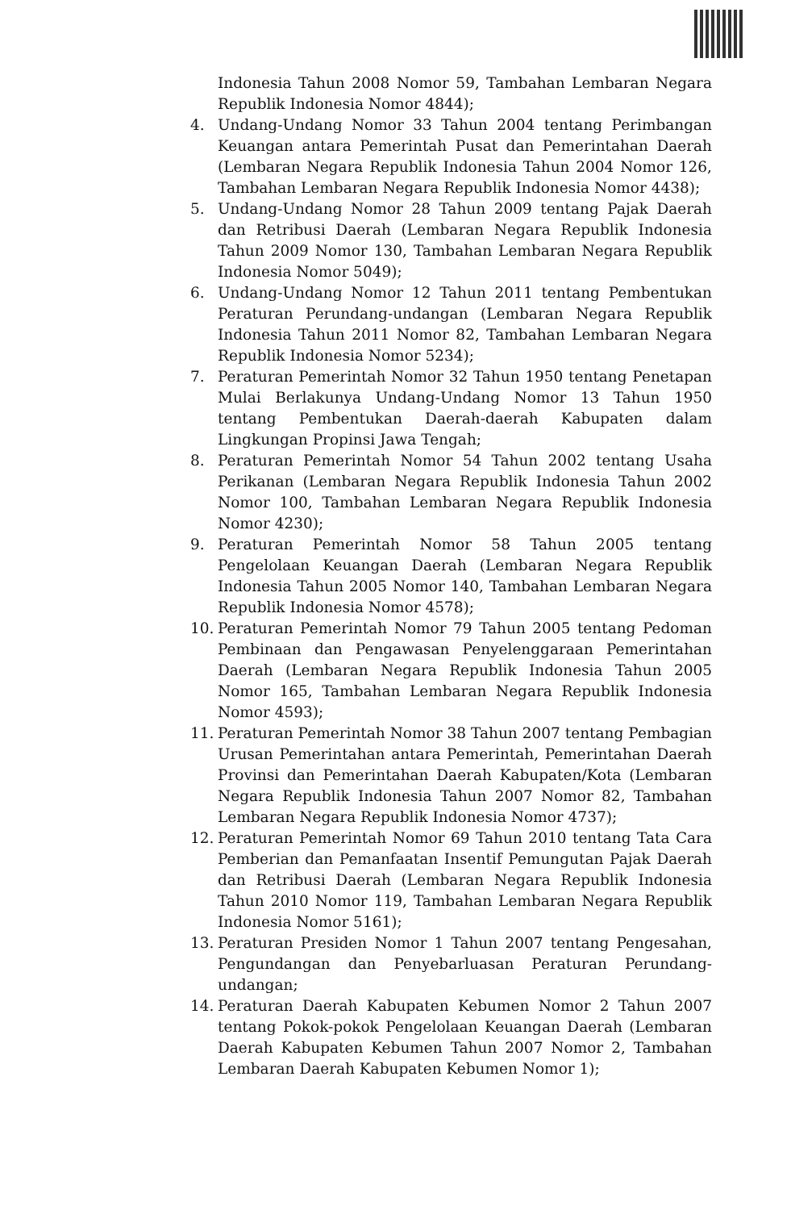Indonesia Tahun 2008 Nomor 59, Tambahan Lembaran Negara Republik Indonesia Nomor 4844);
4. Undang-Undang Nomor 33 Tahun 2004 tentang Perimbangan Keuangan antara Pemerintah Pusat dan Pemerintahan Daerah (Lembaran Negara Republik Indonesia Tahun 2004 Nomor 126, Tambahan Lembaran Negara Republik Indonesia Nomor 4438);
5. Undang-Undang Nomor 28 Tahun 2009 tentang Pajak Daerah dan Retribusi Daerah (Lembaran Negara Republik Indonesia Tahun 2009 Nomor 130, Tambahan Lembaran Negara Republik Indonesia Nomor 5049);
6. Undang-Undang Nomor 12 Tahun 2011 tentang Pembentukan Peraturan Perundang-undangan (Lembaran Negara Republik Indonesia Tahun 2011 Nomor 82, Tambahan Lembaran Negara Republik Indonesia Nomor 5234);
7. Peraturan Pemerintah Nomor 32 Tahun 1950 tentang Penetapan Mulai Berlakunya Undang-Undang Nomor 13 Tahun 1950 tentang Pembentukan Daerah-daerah Kabupaten dalam Lingkungan Propinsi Jawa Tengah;
8. Peraturan Pemerintah Nomor 54 Tahun 2002 tentang Usaha Perikanan (Lembaran Negara Republik Indonesia Tahun 2002 Nomor 100, Tambahan Lembaran Negara Republik Indonesia Nomor 4230);
9. Peraturan Pemerintah Nomor 58 Tahun 2005 tentang Pengelolaan Keuangan Daerah (Lembaran Negara Republik Indonesia Tahun 2005 Nomor 140, Tambahan Lembaran Negara Republik Indonesia Nomor 4578);
10. Peraturan Pemerintah Nomor 79 Tahun 2005 tentang Pedoman Pembinaan dan Pengawasan Penyelenggaraan Pemerintahan Daerah (Lembaran Negara Republik Indonesia Tahun 2005 Nomor 165, Tambahan Lembaran Negara Republik Indonesia Nomor 4593);
11. Peraturan Pemerintah Nomor 38 Tahun 2007 tentang Pembagian Urusan Pemerintahan antara Pemerintah, Pemerintahan Daerah Provinsi dan Pemerintahan Daerah Kabupaten/Kota (Lembaran Negara Republik Indonesia Tahun 2007 Nomor 82, Tambahan Lembaran Negara Republik Indonesia Nomor 4737);
12. Peraturan Pemerintah Nomor 69 Tahun 2010 tentang Tata Cara Pemberian dan Pemanfaatan Insentif Pemungutan Pajak Daerah dan Retribusi Daerah (Lembaran Negara Republik Indonesia Tahun 2010 Nomor 119, Tambahan Lembaran Negara Republik Indonesia Nomor 5161);
13. Peraturan Presiden Nomor 1 Tahun 2007 tentang Pengesahan, Pengundangan dan Penyebarluasan Peraturan Perundang-undangan;
14. Peraturan Daerah Kabupaten Kebumen Nomor 2 Tahun 2007 tentang Pokok-pokok Pengelolaan Keuangan Daerah (Lembaran Daerah Kabupaten Kebumen Tahun 2007 Nomor 2, Tambahan Lembaran Daerah Kabupaten Kebumen Nomor 1);